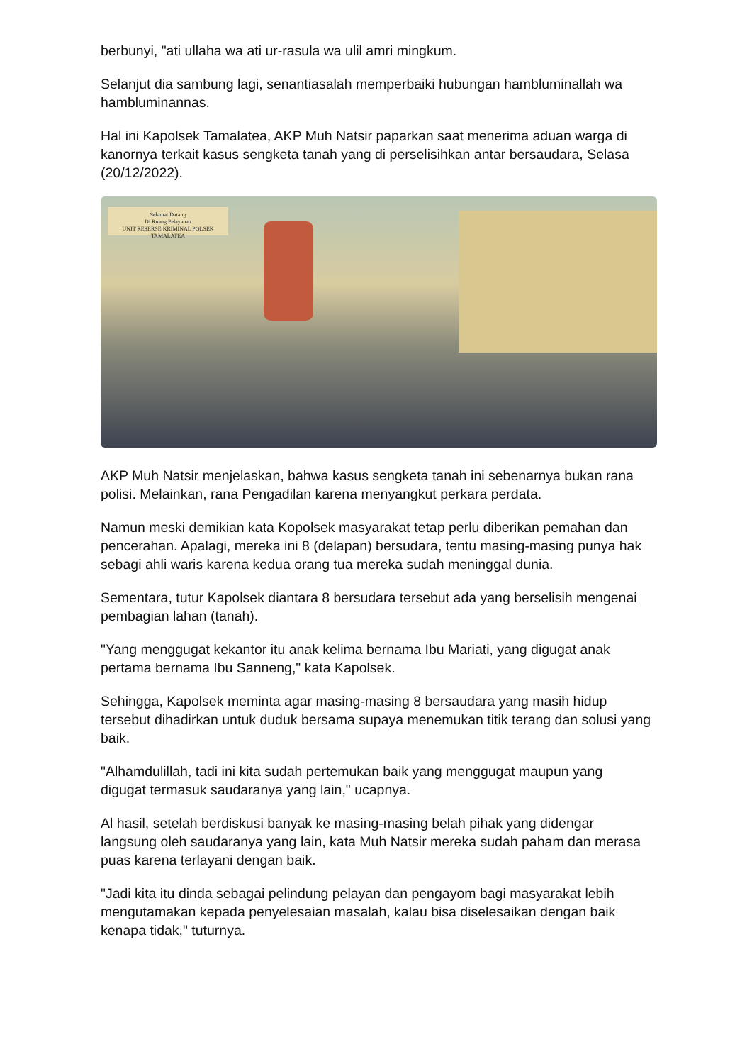berbunyi, "ati ullaha wa ati ur-rasula wa ulil amri mingkum.
Selanjut dia sambung lagi, senantiasalah memperbaiki hubungan hambluminallah wa hambluminannas.
Hal ini Kapolsek Tamalatea, AKP Muh Natsir paparkan saat menerima aduan warga di kanornya terkait kasus sengketa tanah yang di perselisihkan antar bersaudara, Selasa (20/12/2022).
Selamat Datang
Di Ruang Pelayanan
UNIT RESERSE KRIMINAL POLSEK TAMALATEA
AKP Muh Natsir menjelaskan, bahwa kasus sengketa tanah ini sebenarnya bukan rana polisi. Melainkan, rana Pengadilan karena menyangkut perkara perdata.
Namun meski demikian kata Kopolsek masyarakat tetap perlu diberikan pemahan dan pencerahan. Apalagi, mereka ini 8 (delapan) bersudara, tentu masing-masing punya hak sebagi ahli waris karena kedua orang tua mereka sudah meninggal dunia.
Sementara, tutur Kapolsek diantara 8 bersudara tersebut ada yang berselisih mengenai pembagian lahan (tanah).
"Yang menggugat kekantor itu anak kelima bernama Ibu Mariati, yang digugat anak pertama bernama Ibu Sanneng," kata Kapolsek.
Sehingga, Kapolsek meminta agar masing-masing 8 bersaudara yang masih hidup tersebut dihadirkan untuk duduk bersama supaya menemukan titik terang dan solusi yang baik.
"Alhamdulillah, tadi ini kita sudah pertemukan baik yang menggugat maupun yang digugat termasuk saudaranya yang lain," ucapnya.
Al hasil, setelah berdiskusi banyak ke masing-masing belah pihak yang didengar langsung oleh saudaranya yang lain, kata Muh Natsir mereka sudah paham dan merasa puas karena terlayani dengan baik.
"Jadi kita itu dinda sebagai pelindung pelayan dan pengayom bagi masyarakat lebih mengutamakan kepada penyelesaian masalah, kalau bisa diselesaikan dengan baik kenapa tidak," tuturnya.